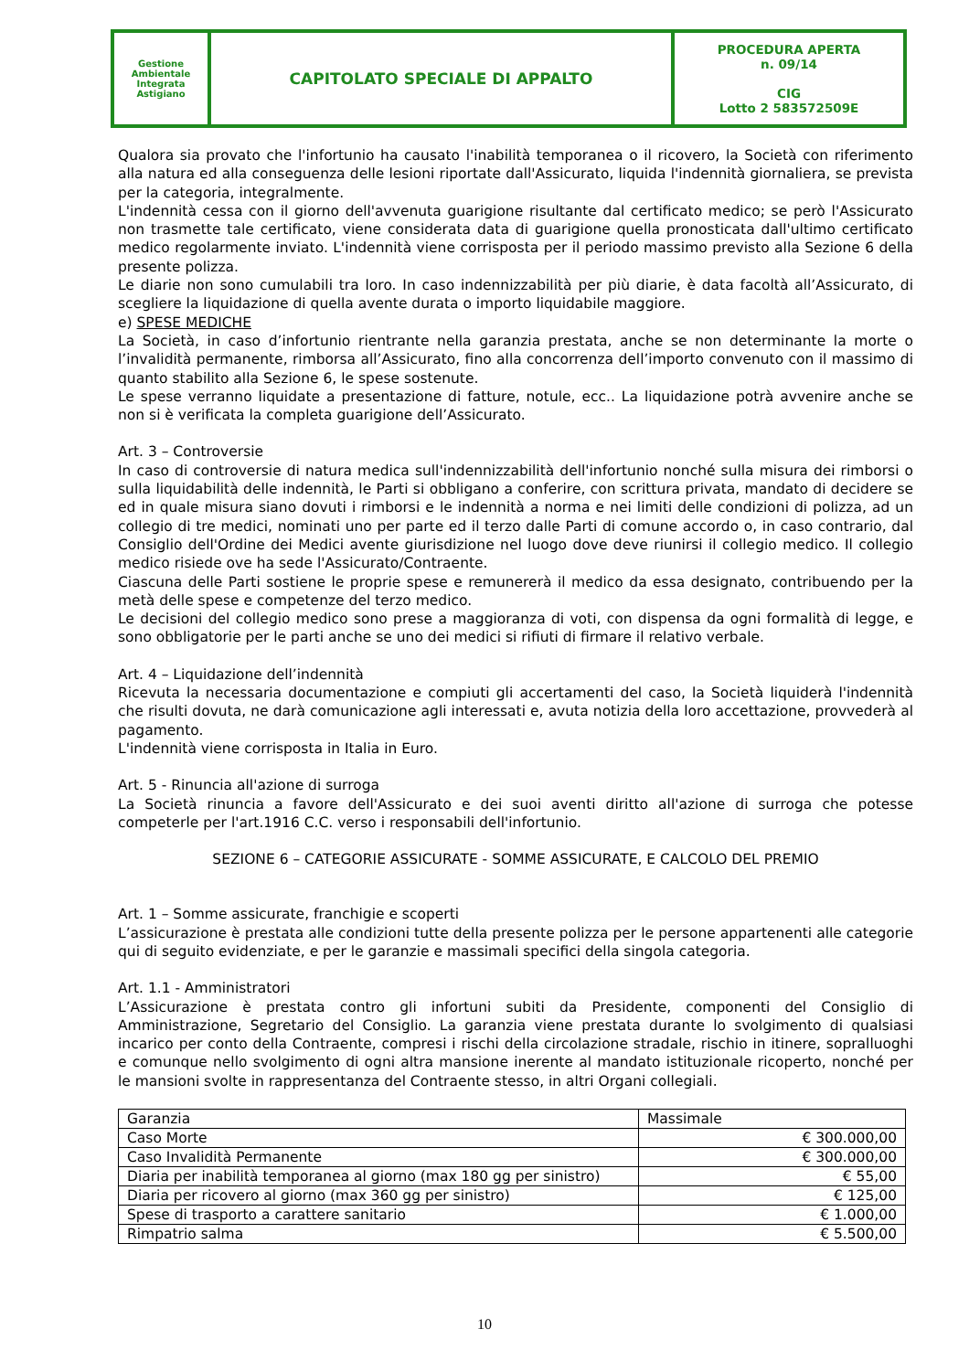| Gestione Ambientale Integrata Astigiano | CAPITOLATO SPECIALE DI APPALTO | PROCEDURA APERTA n. 09/14 CIG Lotto 2 583572509E |
Qualora sia provato che l'infortunio ha causato l'inabilità temporanea o il ricovero, la Società con riferimento alla natura ed alla conseguenza delle lesioni riportate dall'Assicurato, liquida l'indennità giornaliera, se prevista per la categoria, integralmente.
L'indennità cessa con il giorno dell'avvenuta guarigione risultante dal certificato medico; se però l'Assicurato non trasmette tale certificato, viene considerata data di guarigione quella pronosticata dall'ultimo certificato medico regolarmente inviato. L'indennità viene corrisposta per il periodo massimo previsto alla Sezione 6 della presente polizza.
Le diarie non sono cumulabili tra loro. In caso indennizzabilità per più diarie, è data facoltà all’Assicurato, di scegliere la liquidazione di quella avente durata o importo liquidabile maggiore.
e) SPESE MEDICHE
La Società, in caso d’infortunio rientrante nella garanzia prestata, anche se non determinante la morte o l’invalidità permanente, rimborsa all’Assicurato, fino alla concorrenza dell’importo convenuto con il massimo di quanto stabilito alla Sezione 6, le spese sostenute.
Le spese verranno liquidate a presentazione di fatture, notule, ecc.. La liquidazione potrà avvenire anche se non si è verificata la completa guarigione dell’Assicurato.
Art. 3 – Controversie
In caso di controversie di natura medica sull'indennizzabilità dell'infortunio nonché sulla misura dei rimborsi o sulla liquidabilità delle indennità, le Parti si obbligano a conferire, con scrittura privata, mandato di decidere se ed in quale misura siano dovuti i rimborsi e le indennità a norma e nei limiti delle condizioni di polizza, ad un collegio di tre medici, nominati uno per parte ed il terzo dalle Parti di comune accordo o, in caso contrario, dal Consiglio dell'Ordine dei Medici avente giurisdizione nel luogo dove deve riunirsi il collegio medico. Il collegio medico risiede ove ha sede l'Assicurato/Contraente.
Ciascuna delle Parti sostiene le proprie spese e remunererà il medico da essa designato, contribuendo per la metà delle spese e competenze del terzo medico.
Le decisioni del collegio medico sono prese a maggioranza di voti, con dispensa da ogni formalità di legge, e sono obbligatorie per le parti anche se uno dei medici si rifiuti di firmare il relativo verbale.
Art. 4 – Liquidazione dell’indennità
Ricevuta la necessaria documentazione e compiuti gli accertamenti del caso, la Società liquiderà l'indennità che risulti dovuta, ne darà comunicazione agli interessati e, avuta notizia della loro accettazione, provvederà al pagamento.
L'indennità viene corrisposta in Italia in Euro.
Art. 5 - Rinuncia all'azione di surroga
La Società rinuncia a favore dell'Assicurato e dei suoi aventi diritto all'azione di surroga che potesse competerle per l'art.1916 C.C. verso i responsabili dell'infortunio.
SEZIONE 6 – CATEGORIE ASSICURATE - SOMME ASSICURATE, E CALCOLO DEL PREMIO
Art. 1 – Somme assicurate, franchigie e scoperti
L’assicurazione è prestata alle condizioni tutte della presente polizza per le persone appartenenti alle categorie qui di seguito evidenziate, e per le garanzie e massimali specifici della singola categoria.
Art. 1.1 - Amministratori
L’Assicurazione è prestata contro gli infortuni subiti da Presidente, componenti del Consiglio di Amministrazione, Segretario del Consiglio. La garanzia viene prestata durante lo svolgimento di qualsiasi incarico per conto della Contraente, compresi i rischi della circolazione stradale, rischio in itinere, sopralluoghi e comunque nello svolgimento di ogni altra mansione inerente al mandato istituzionale ricoperto, nonché per le mansioni svolte in rappresentanza del Contraente stesso, in altri Organi collegiali.
| Garanzia | Massimale |
| --- | --- |
| Caso Morte | € 300.000,00 |
| Caso Invalidità Permanente | € 300.000,00 |
| Diaria per inabilità temporanea al giorno (max 180 gg per sinistro) | € 55,00 |
| Diaria per ricovero al giorno (max 360 gg per sinistro) | € 125,00 |
| Spese di trasporto a carattere sanitario | € 1.000,00 |
| Rimpatrio salma | € 5.500,00 |
10